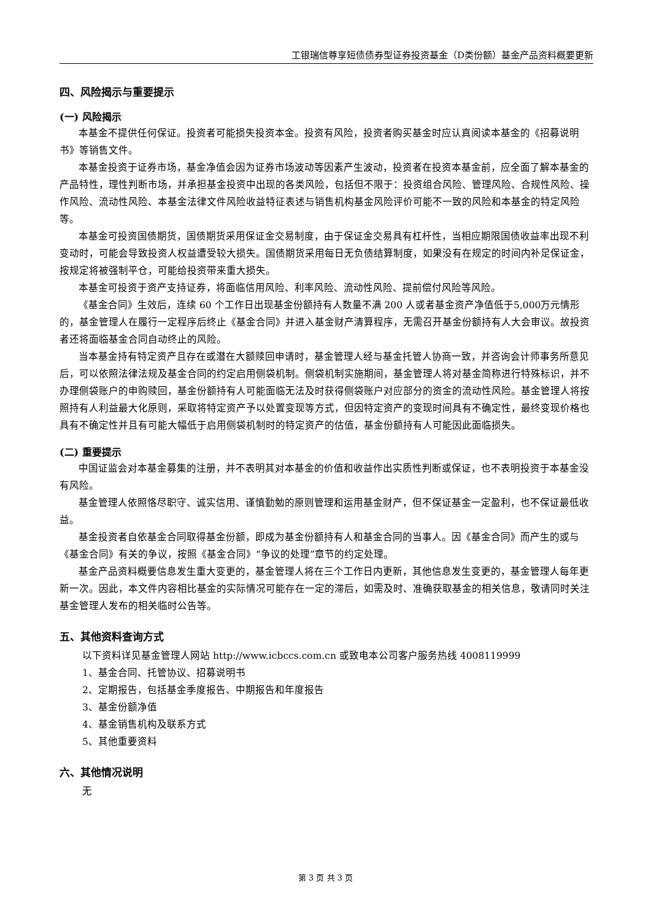工银瑞信尊享短债债券型证券投资基金（D类份额）基金产品资料概要更新
四、风险揭示与重要提示
(一) 风险揭示
本基金不提供任何保证。投资者可能损失投资本金。投资有风险，投资者购买基金时应认真阅读本基金的《招募说明书》等销售文件。
本基金投资于证券市场，基金净值会因为证券市场波动等因素产生波动，投资者在投资本基金前，应全面了解本基金的产品特性，理性判断市场，并承担基金投资中出现的各类风险，包括但不限于：投资组合风险、管理风险、合规性风险、操作风险、流动性风险、本基金法律文件风险收益特征表述与销售机构基金风险评价可能不一致的风险和本基金的特定风险等。
本基金可投资国债期货，国债期货采用保证金交易制度，由于保证金交易具有杠杆性，当相应期限国债收益率出现不利变动时，可能会导致投资人权益遭受较大损失。国债期货采用每日无负债结算制度，如果没有在规定的时间内补足保证金，按规定将被强制平仓，可能给投资带来重大损失。
本基金可投资于资产支持证券，将面临信用风险、利率风险、流动性风险、提前偿付风险等风险。
《基金合同》生效后，连续 60 个工作日出现基金份额持有人数量不满 200 人或者基金资产净值低于5,000万元情形的，基金管理人在履行一定程序后终止《基金合同》并进入基金财产清算程序，无需召开基金份额持有人大会审议。故投资者还将面临基金合同自动终止的风险。
当本基金持有特定资产且存在或潜在大额赎回申请时，基金管理人经与基金托管人协商一致，并咨询会计师事务所意见后，可以依照法律法规及基金合同的约定启用侧袋机制。侧袋机制实施期间，基金管理人将对基金简称进行特殊标识，并不办理侧袋账户的申购赎回，基金份额持有人可能面临无法及时获得侧袋账户对应部分的资金的流动性风险。基金管理人将按照持有人利益最大化原则，采取将特定资产予以处置变现等方式，但因特定资产的变现时间具有不确定性，最终变现价格也具有不确定性并且有可能大幅低于启用侧袋机制时的特定资产的估值，基金份额持有人可能因此面临损失。
(二) 重要提示
中国证监会对本基金募集的注册，并不表明其对本基金的价值和收益作出实质性判断或保证，也不表明投资于本基金没有风险。
基金管理人依照恪尽职守、诚实信用、谨慎勤勉的原则管理和运用基金财产，但不保证基金一定盈利，也不保证最低收益。
基金投资者自依基金合同取得基金份额，即成为基金份额持有人和基金合同的当事人。因《基金合同》而产生的或与《基金合同》有关的争议，按照《基金合同》“争议的处理”章节的约定处理。
基金产品资料概要信息发生重大变更的，基金管理人将在三个工作日内更新，其他信息发生变更的，基金管理人每年更新一次。因此，本文件内容相比基金的实际情况可能存在一定的滞后，如需及时、准确获取基金的相关信息，敬请同时关注基金管理人发布的相关临时公告等。
五、其他资料查询方式
以下资料详见基金管理人网站 http://www.icbccs.com.cn 或致电本公司客户服务热线 4008119999
1、基金合同、托管协议、招募说明书
2、定期报告，包括基金季度报告、中期报告和年度报告
3、基金份额净值
4、基金销售机构及联系方式
5、其他重要资料
六、其他情况说明
无
第 3 页 共 3 页